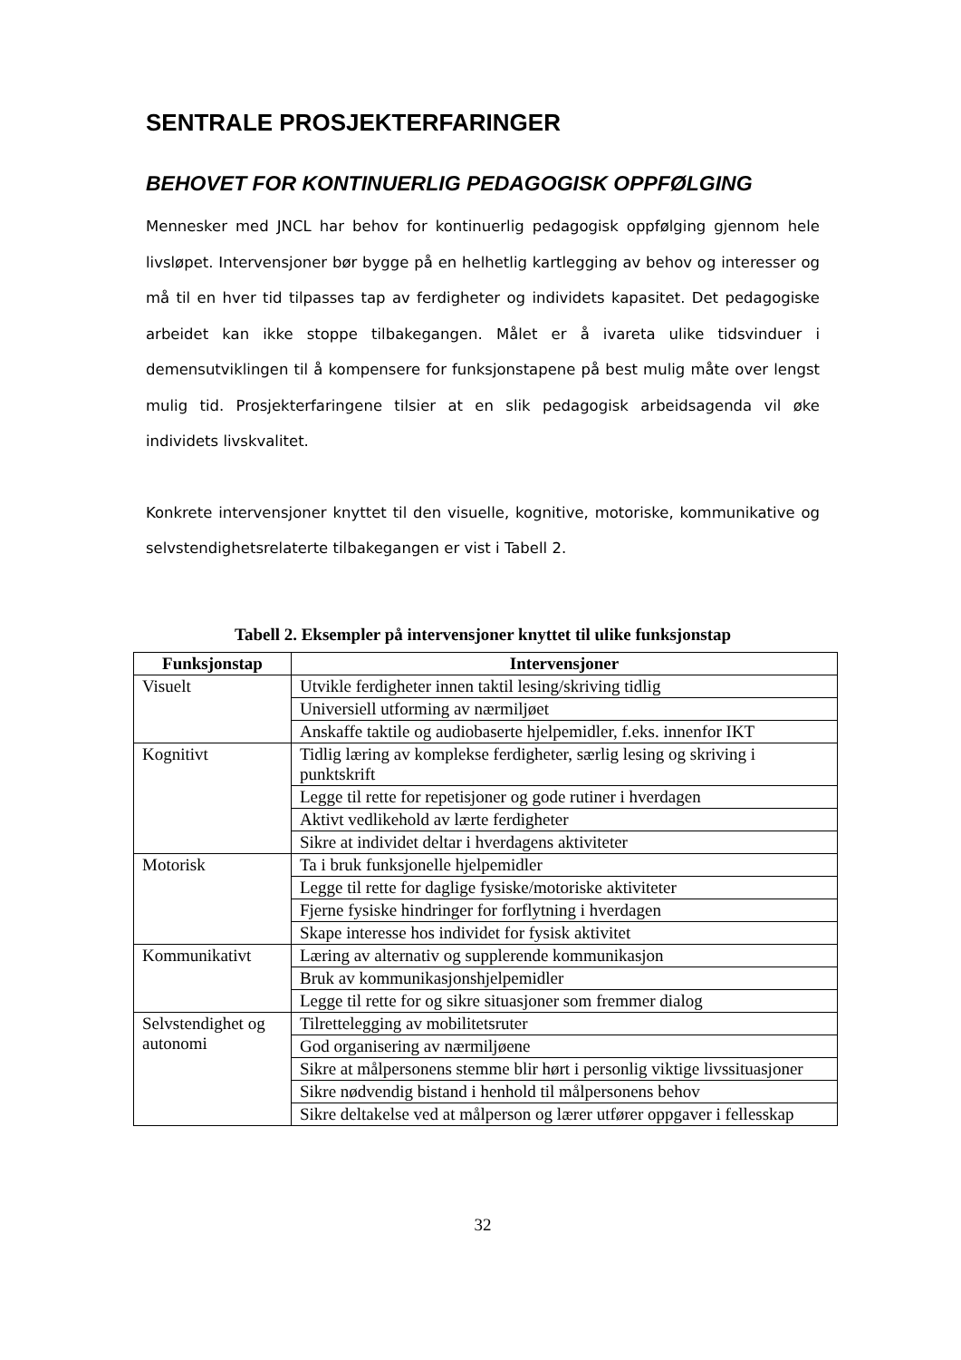SENTRALE PROSJEKTERFARINGER
BEHOVET FOR KONTINUERLIG PEDAGOGISK OPPFØLGING
Mennesker med JNCL har behov for kontinuerlig pedagogisk oppfølging gjennom hele livsløpet. Intervensjoner bør bygge på en helhetlig kartlegging av behov og interesser og må til en hver tid tilpasses tap av ferdigheter og individets kapasitet. Det pedagogiske arbeidet kan ikke stoppe tilbakegangen. Målet er å ivareta ulike tidsvinduer i demensutviklingen til å kompensere for funksjonstapene på best mulig måte over lengst mulig tid. Prosjekterfaringene tilsier at en slik pedagogisk arbeidsagenda vil øke individets livskvalitet.
Konkrete intervensjoner knyttet til den visuelle, kognitive, motoriske, kommunikative og selvstendighetsrelaterte tilbakegangen er vist i Tabell 2.
Tabell 2. Eksempler på intervensjoner knyttet til ulike funksjonstap
| Funksjonstap | Intervensjoner |
| --- | --- |
| Visuelt | Utvikle ferdigheter innen taktil lesing/skriving tidlig |
| | Universiell utforming av nærmiljøet |
| | Anskaffe taktile og audiobaserte hjelpemidler, f.eks. innenfor IKT |
| Kognitivt | Tidlig læring av komplekse ferdigheter, særlig lesing og skriving i punktskrift |
| | Legge til rette for repetisjoner og gode rutiner i hverdagen |
| | Aktivt vedlikehold av lærte ferdigheter |
| | Sikre at individet deltar i hverdagens aktiviteter |
| Motorisk | Ta i bruk funksjonelle hjelpemidler |
| | Legge til rette for daglige fysiske/motoriske aktiviteter |
| | Fjerne fysiske hindringer for forflytning i hverdagen |
| | Skape interesse hos individet for fysisk aktivitet |
| Kommunikativt | Læring av alternativ og supplerende kommunikasjon |
| | Bruk av kommunikasjonshjelpemidler |
| | Legge til rette for og sikre situasjoner som fremmer dialog |
| Selvstendighet og autonomi | Tilrettelegging av mobilitetsruter |
| | God organisering av nærmiljøene |
| | Sikre at målpersonens stemme blir hørt i personlig viktige livssituasjoner |
| | Sikre nødvendig bistand i henhold til målpersonens behov |
| | Sikre deltakelse ved at målperson og lærer utfører oppgaver i fellesskap |
32